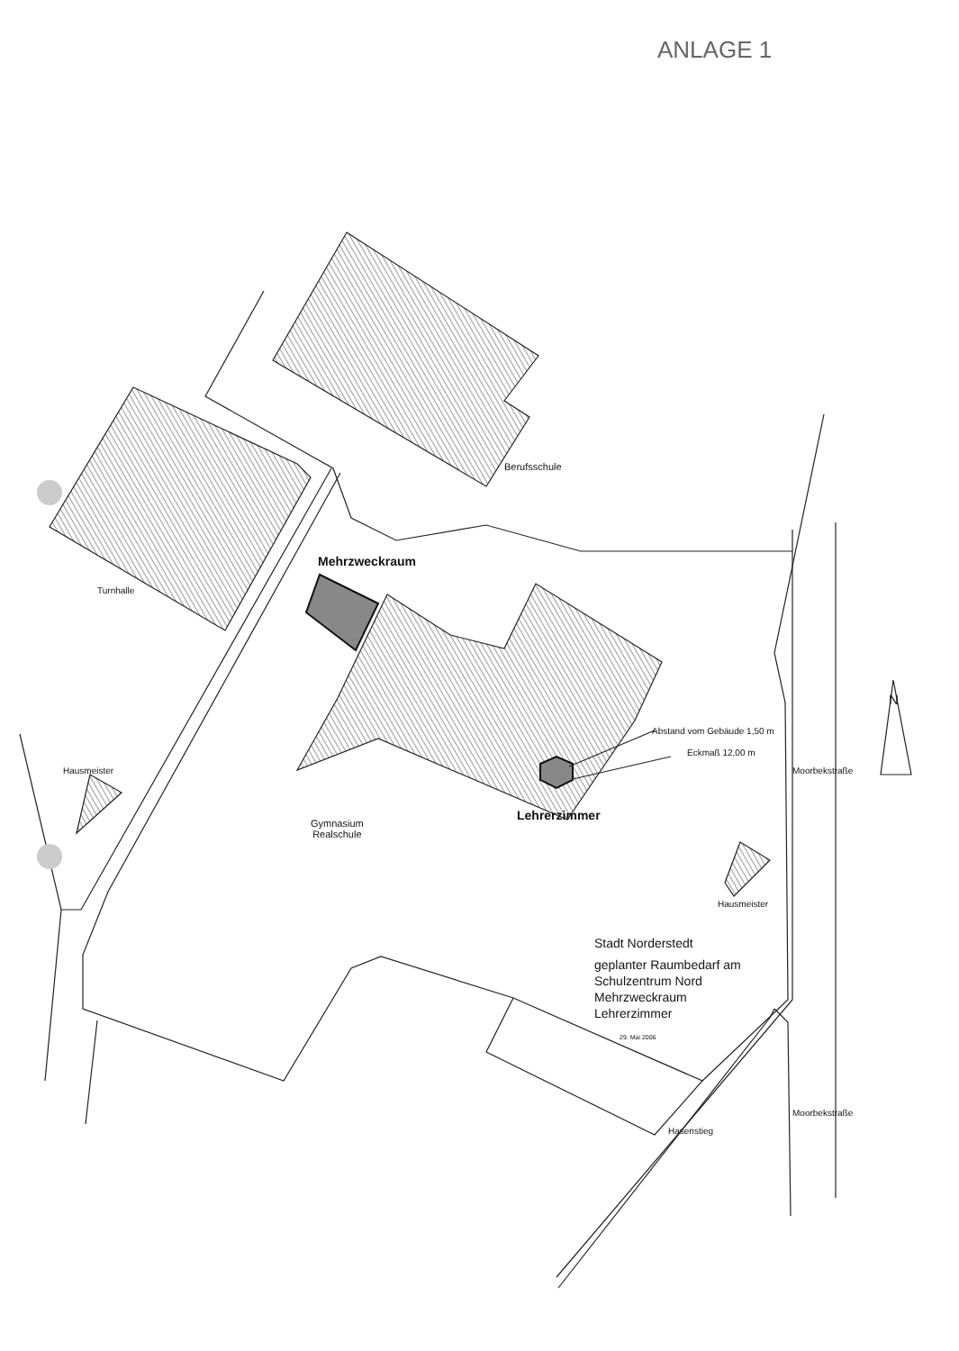ANLAGE 1
Berufsschule
Mehrzweckraum
Turnhalle
Abstand vom Gebäude 1,50 m
Eckmaß 12,00 m
Hausmeister
Lehrerzimmer
Gymnasium
Realschule
N
Moorbekstraße
Hausmeister
Stadt Norderstedt
geplanter Raumbedarf am
Schulzentrum Nord
Mehrzweckraum
Lehrerzimmer
29. Mai 2006
Hasenstieg
Moorbekstraße